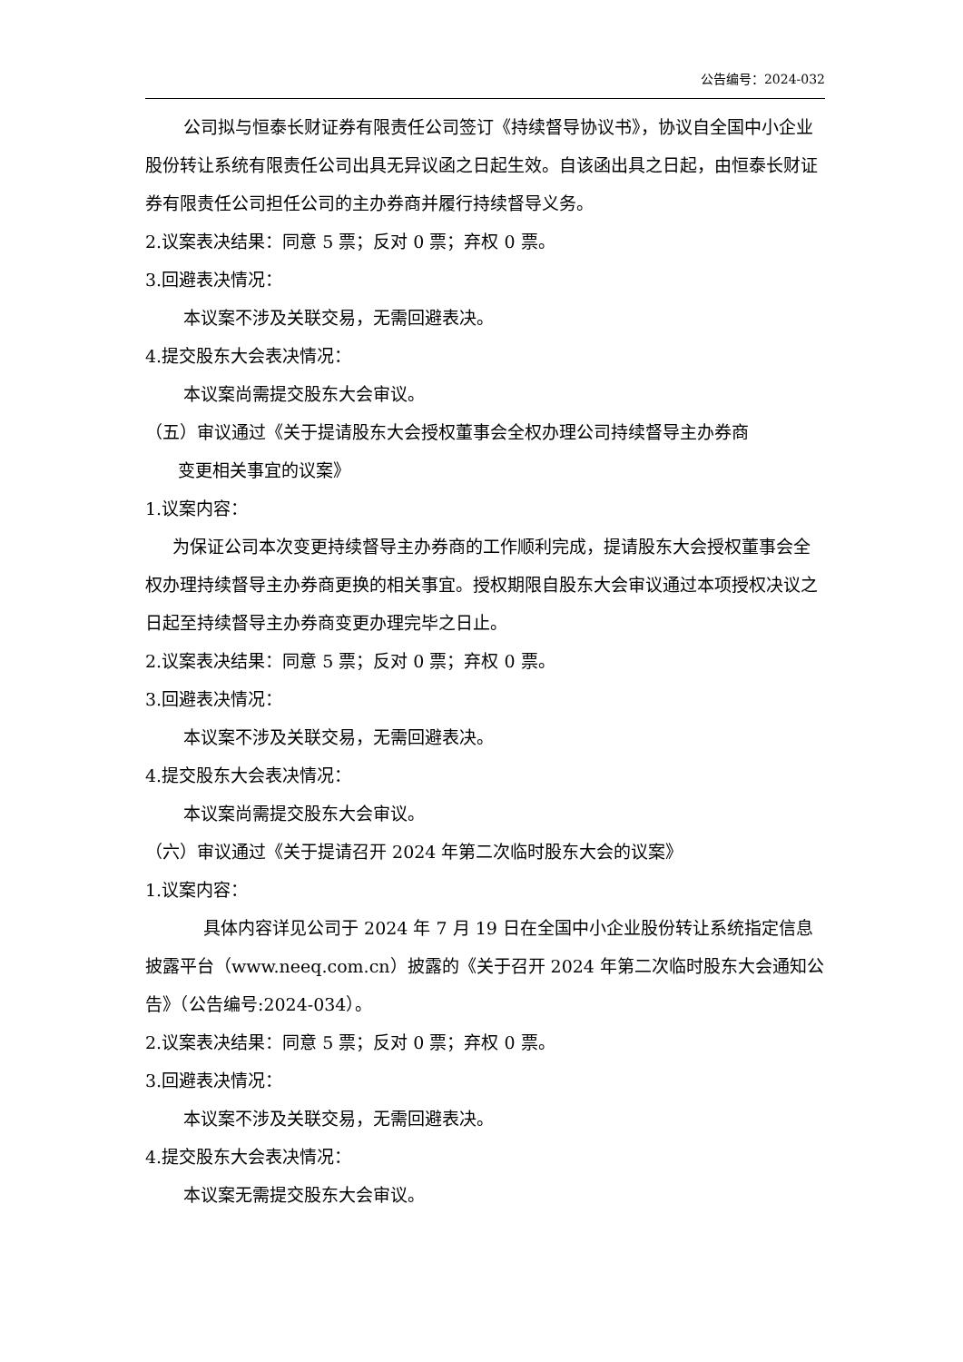公告编号：2024-032
公司拟与恒泰长财证券有限责任公司签订《持续督导协议书》，协议自全国中小企业股份转让系统有限责任公司出具无异议函之日起生效。自该函出具之日起，由恒泰长财证券有限责任公司担任公司的主办券商并履行持续督导义务。
2.议案表决结果：同意 5 票；反对 0 票；弃权 0 票。
3.回避表决情况：
本议案不涉及关联交易，无需回避表决。
4.提交股东大会表决情况：
本议案尚需提交股东大会审议。
（五）审议通过《关于提请股东大会授权董事会全权办理公司持续督导主办券商
变更相关事宜的议案》
1.议案内容：
为保证公司本次变更持续督导主办券商的工作顺利完成，提请股东大会授权董事会全权办理持续督导主办券商更换的相关事宜。授权期限自股东大会审议通过本项授权决议之日起至持续督导主办券商变更办理完毕之日止。
2.议案表决结果：同意 5 票；反对 0 票；弃权 0 票。
3.回避表决情况：
本议案不涉及关联交易，无需回避表决。
4.提交股东大会表决情况：
本议案尚需提交股东大会审议。
（六）审议通过《关于提请召开 2024 年第二次临时股东大会的议案》
1.议案内容：
具体内容详见公司于 2024 年 7 月 19 日在全国中小企业股份转让系统指定信息披露平台（www.neeq.com.cn）披露的《关于召开 2024 年第二次临时股东大会通知公告》（公告编号:2024-034）。
2.议案表决结果：同意 5 票；反对 0 票；弃权 0 票。
3.回避表决情况：
本议案不涉及关联交易，无需回避表决。
4.提交股东大会表决情况：
本议案无需提交股东大会审议。